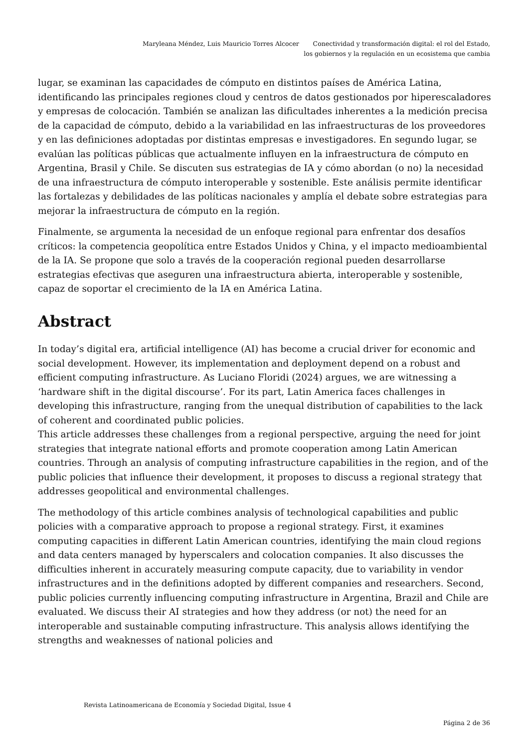Maryleana Méndez, Luis Mauricio Torres Alcocer Conectividad y transformación digital: el rol del Estado, los gobiernos y la regulación en un ecosistema que cambia
lugar, se examinan las capacidades de cómputo en distintos países de América Latina, identificando las principales regiones cloud y centros de datos gestionados por hiperescaladores y empresas de colocación. También se analizan las dificultades inherentes a la medición precisa de la capacidad de cómputo, debido a la variabilidad en las infraestructuras de los proveedores y en las definiciones adoptadas por distintas empresas e investigadores. En segundo lugar, se evalúan las políticas públicas que actualmente influyen en la infraestructura de cómputo en Argentina, Brasil y Chile. Se discuten sus estrategias de IA y cómo abordan (o no) la necesidad de una infraestructura de cómputo interoperable y sostenible. Este análisis permite identificar las fortalezas y debilidades de las políticas nacionales y amplía el debate sobre estrategias para mejorar la infraestructura de cómputo en la región.
Finalmente, se argumenta la necesidad de un enfoque regional para enfrentar dos desafíos críticos: la competencia geopolítica entre Estados Unidos y China, y el impacto medioambiental de la IA. Se propone que solo a través de la cooperación regional pueden desarrollarse estrategias efectivas que aseguren una infraestructura abierta, interoperable y sostenible, capaz de soportar el crecimiento de la IA en América Latina.
Abstract
In today’s digital era, artificial intelligence (AI) has become a crucial driver for economic and social development. However, its implementation and deployment depend on a robust and efficient computing infrastructure. As Luciano Floridi (2024) argues, we are witnessing a ‘hardware shift in the digital discourse’. For its part, Latin America faces challenges in developing this infrastructure, ranging from the unequal distribution of capabilities to the lack of coherent and coordinated public policies.
This article addresses these challenges from a regional perspective, arguing the need for joint strategies that integrate national efforts and promote cooperation among Latin American countries. Through an analysis of computing infrastructure capabilities in the region, and of the public policies that influence their development, it proposes to discuss a regional strategy that addresses geopolitical and environmental challenges.
The methodology of this article combines analysis of technological capabilities and public policies with a comparative approach to propose a regional strategy. First, it examines computing capacities in different Latin American countries, identifying the main cloud regions and data centers managed by hyperscalers and colocation companies. It also discusses the difficulties inherent in accurately measuring compute capacity, due to variability in vendor infrastructures and in the definitions adopted by different companies and researchers. Second, public policies currently influencing computing infrastructure in Argentina, Brazil and Chile are evaluated. We discuss their AI strategies and how they address (or not) the need for an interoperable and sustainable computing infrastructure. This analysis allows identifying the strengths and weaknesses of national policies and
Revista Latinoamericana de Economía y Sociedad Digital, Issue 4
Página 2 de 36